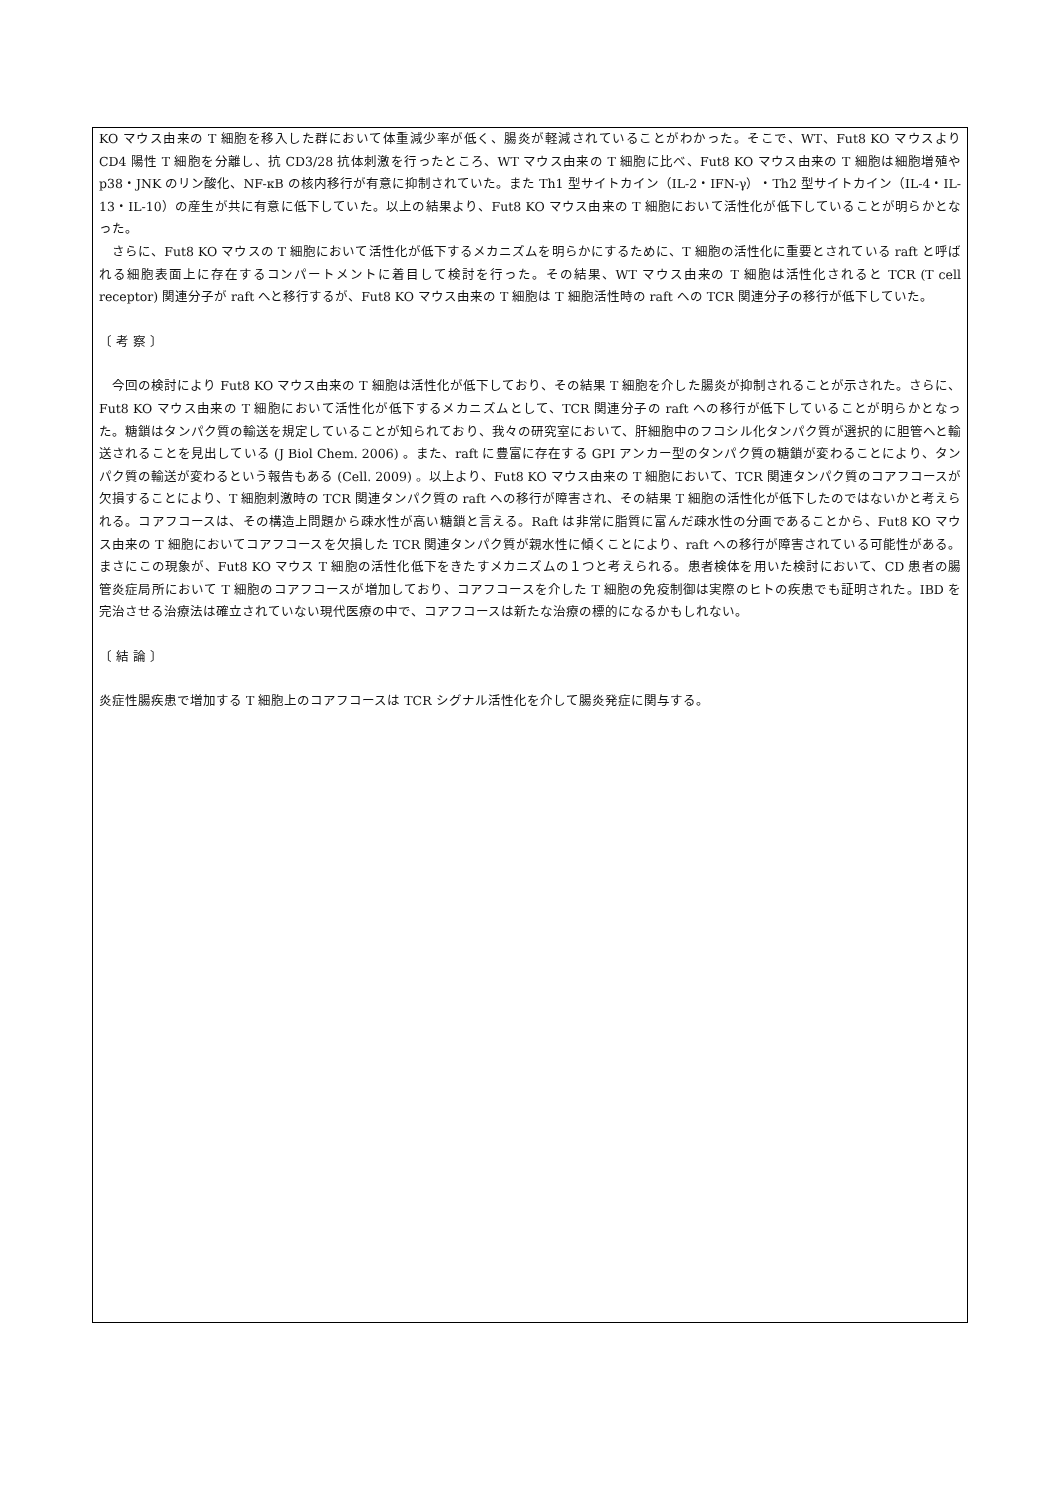KO マウス由来の T 細胞を移入した群において体重減少率が低く、腸炎が軽減されていることがわかった。そこで、WT、Fut8 KO マウスより CD4 陽性 T 細胞を分離し、抗 CD3/28 抗体刺激を行ったところ、WT マウス由来の T 細胞に比べ、Fut8 KO マウス由来の T 細胞は細胞増殖や p38・JNK のリン酸化、NF-κB の核内移行が有意に抑制されていた。また Th1 型サイトカイン（IL-2・IFN-γ）・Th2 型サイトカイン（IL-4・IL-13・IL-10）の産生が共に有意に低下していた。以上の結果より、Fut8 KO マウス由来の T 細胞において活性化が低下していることが明らかとなった。
　さらに、Fut8 KO マウスの T 細胞において活性化が低下するメカニズムを明らかにするために、T 細胞の活性化に重要とされている raft と呼ばれる細胞表面上に存在するコンパートメントに着目して検討を行った。その結果、WT マウス由来の T 細胞は活性化されると TCR (T cell receptor) 関連分子が raft へと移行するが、Fut8 KO マウス由来の T 細胞は T 細胞活性時の raft への TCR 関連分子の移行が低下していた。
〔 考 察 〕
　今回の検討により Fut8 KO マウス由来の T 細胞は活性化が低下しており、その結果 T 細胞を介した腸炎が抑制されることが示された。さらに、Fut8 KO マウス由来の T 細胞において活性化が低下するメカニズムとして、TCR 関連分子の raft への移行が低下していることが明らかとなった。糖鎖はタンパク質の輸送を規定していることが知られており、我々の研究室において、肝細胞中のフコシル化タンパク質が選択的に胆管へと輸送されることを見出している (J Biol Chem. 2006) 。また、raft に豊富に存在する GPI アンカー型のタンパク質の糖鎖が変わることにより、タンパク質の輸送が変わるという報告もある (Cell. 2009) 。以上より、Fut8 KO マウス由来の T 細胞において、TCR 関連タンパク質のコアフコースが欠損することにより、T 細胞刺激時の TCR 関連タンパク質の raft への移行が障害され、その結果 T 細胞の活性化が低下したのではないかと考えられる。コアフコースは、その構造上問題から疎水性が高い糖鎖と言える。Raft は非常に脂質に富んだ疎水性の分画であることから、Fut8 KO マウス由来の T 細胞においてコアフコースを欠損した TCR 関連タンパク質が親水性に傾くことにより、raft への移行が障害されている可能性がある。まさにこの現象が、Fut8 KO マウス T 細胞の活性化低下をきたすメカニズムの１つと考えられる。患者検体を用いた検討において、CD 患者の腸管炎症局所において T 細胞のコアフコースが増加しており、コアフコースを介した T 細胞の免疫制御は実際のヒトの疾患でも証明された。IBD を完治させる治療法は確立されていない現代医療の中で、コアフコースは新たな治療の標的になるかもしれない。
〔 結 論 〕
炎症性腸疾患で増加する T 細胞上のコアフコースは TCR シグナル活性化を介して腸炎発症に関与する。